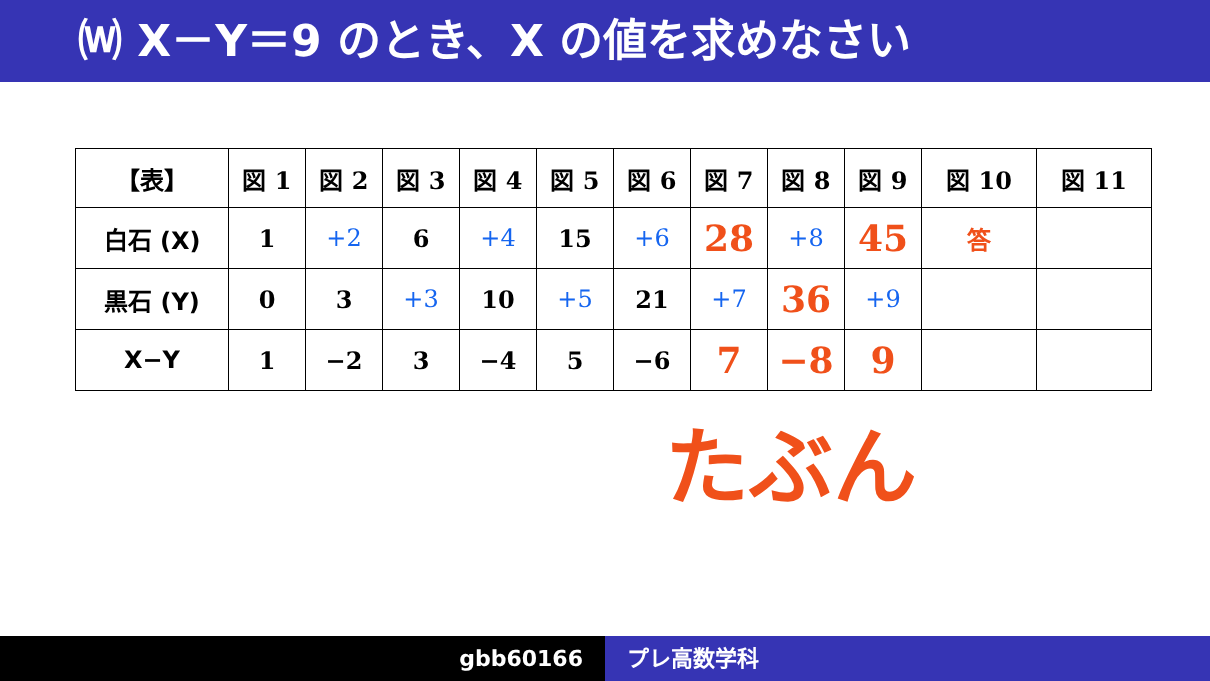⒲ X－Y＝9 のとき、X の値を求めなさい
| 【表】 | 図 1 | 図 2 | 図 3 | 図 4 | 図 5 | 図 6 | 図 7 | 図 8 | 図 9 | 図 10 | 図 11 |
| --- | --- | --- | --- | --- | --- | --- | --- | --- | --- | --- | --- |
| 白石 (X) | 1 | +2 | 6 | +4 | 15 | +6 | 28 | +8 | 45 | 答 | |
| 黒石 (Y) | 0 | 3 | +3 | 10 | +5 | 21 | +7 | 36 | +9 | | |
| X−Y | 1 | −2 | 3 | −4 | 5 | −6 | 7 | −8 | 9 | | |
たぶん
gbb60166 プレ高数学科